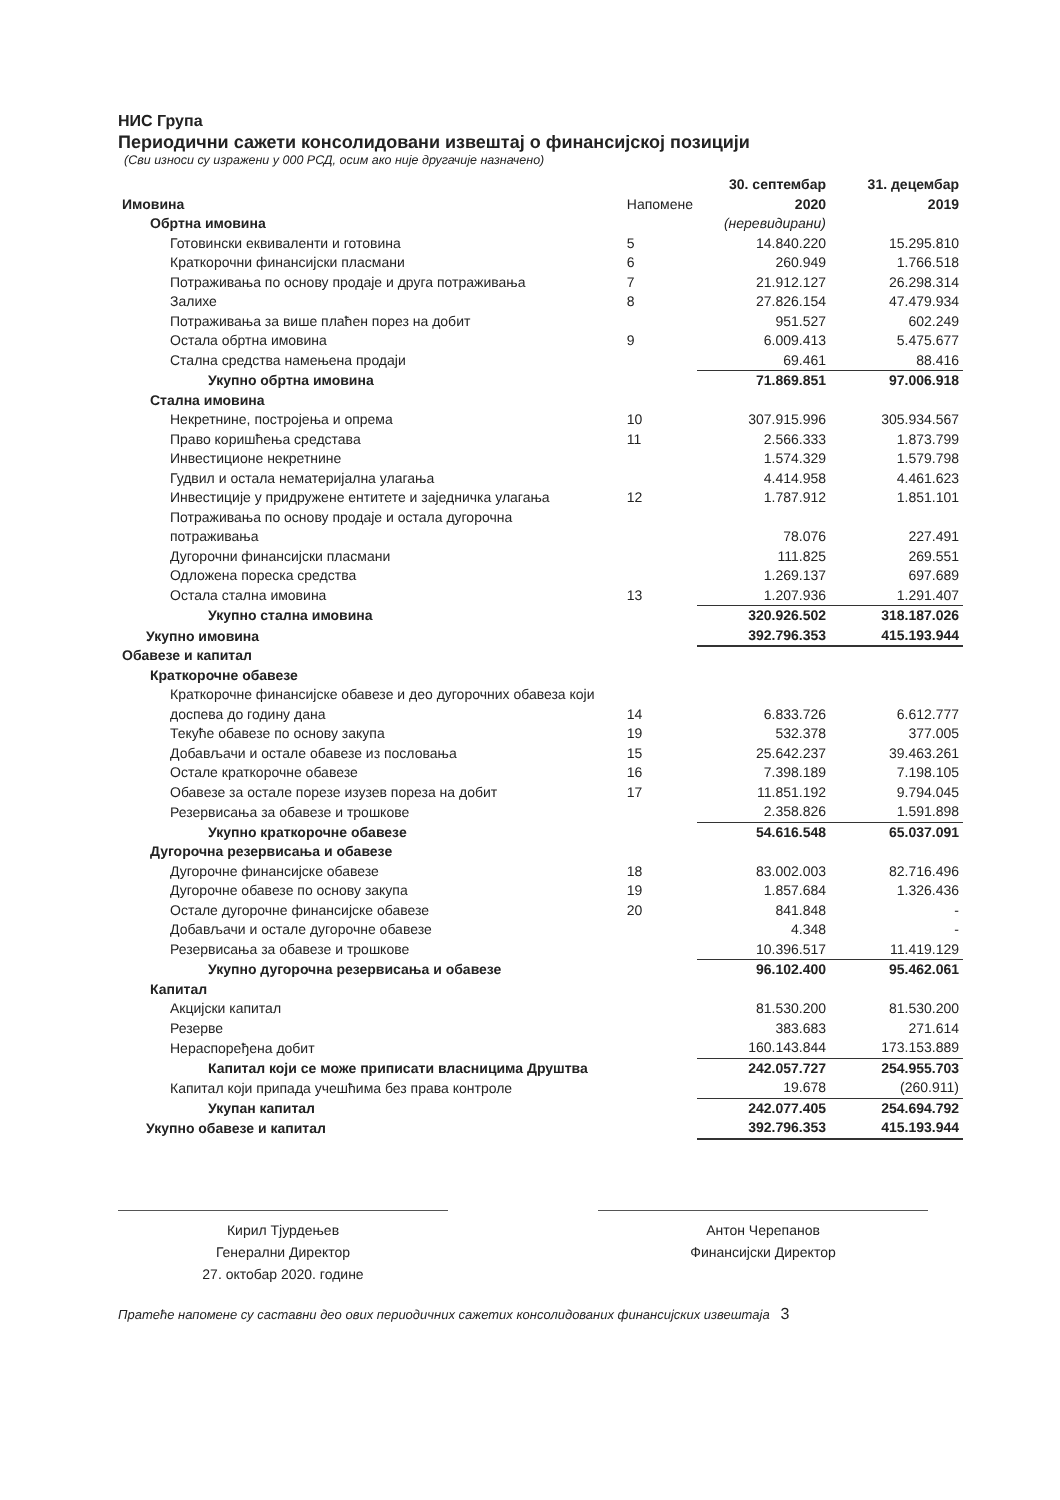НИС Група
Периодични сажети консолидовани извештај о финансијској позицији
(Сви износи су изражени у 000 РСД, осим ако није другачије назначено)
| Имовина | Напомене | 30. септембар 2020 | 31. децембар 2019 |
| --- | --- | --- | --- |
| Обртна имовина | | (неревидирани) | |
| Готовински еквиваленти и готовина | 5 | 14.840.220 | 15.295.810 |
| Краткорочни финансијски пласмани | 6 | 260.949 | 1.766.518 |
| Потраживања по основу продаје и друга потраживања | 7 | 21.912.127 | 26.298.314 |
| Залихе | 8 | 27.826.154 | 47.479.934 |
| Потраживања за више плаћен порез на добит | | 951.527 | 602.249 |
| Остала обртна имовина | 9 | 6.009.413 | 5.475.677 |
| Стална средства намењена продаји | | 69.461 | 88.416 |
| Укупно обртна имовина | | 71.869.851 | 97.006.918 |
| Стална имовина | | | |
| Некретнине, постројења и опрема | 10 | 307.915.996 | 305.934.567 |
| Право коришћења средстава | 11 | 2.566.333 | 1.873.799 |
| Инвестиционе некретнине | | 1.574.329 | 1.579.798 |
| Гудвил и остала нематеријална улагања | | 4.414.958 | 4.461.623 |
| Инвестиције у придружене ентитете и заједничка улагања | 12 | 1.787.912 | 1.851.101 |
| Потраживања по основу продаје и остала дугорочна потраживања | | 78.076 | 227.491 |
| Дугорочни финансијски пласмани | | 111.825 | 269.551 |
| Одложена пореска средства | | 1.269.137 | 697.689 |
| Остала стална имовина | 13 | 1.207.936 | 1.291.407 |
| Укупно стална имовина | | 320.926.502 | 318.187.026 |
| Укупно имовина | | 392.796.353 | 415.193.944 |
| Обавезе и капитал | | | |
| Краткорочне обавезе | | | |
| Краткорочне финансијске обавезе и део дугорочних обавеза који доспева до годину дана | 14 | 6.833.726 | 6.612.777 |
| Текуће обавезе по основу закупа | 19 | 532.378 | 377.005 |
| Добављачи и остале обавезе из пословања | 15 | 25.642.237 | 39.463.261 |
| Остале краткорочне обавезе | 16 | 7.398.189 | 7.198.105 |
| Обавезе за остале порезе изузев пореза на добит | 17 | 11.851.192 | 9.794.045 |
| Резервисања за обавезе и трошкове | | 2.358.826 | 1.591.898 |
| Укупно краткорочне обавезе | | 54.616.548 | 65.037.091 |
| Дугорочна резервисања и обавезе | | | |
| Дугорочне финансијске обавезе | 18 | 83.002.003 | 82.716.496 |
| Дугорочне обавезе по основу закупа | 19 | 1.857.684 | 1.326.436 |
| Остале дугорочне финансијске обавезе | 20 | 841.848 | - |
| Добављачи и остале дугорочне обавезе | | 4.348 | - |
| Резервисања за обавезе и трошкове | | 10.396.517 | 11.419.129 |
| Укупно дугорочна резервисања и обавезе | | 96.102.400 | 95.462.061 |
| Капитал | | | |
| Акцијски капитал | | 81.530.200 | 81.530.200 |
| Резерве | | 383.683 | 271.614 |
| Нераспоређена добит | | 160.143.844 | 173.153.889 |
| Капитал који се може приписати власницима Друштва | | 242.057.727 | 254.955.703 |
| Капитал који припада учешћима без права контроле | | 19.678 | (260.911) |
| Укупан капитал | | 242.077.405 | 254.694.792 |
| Укупно обавезе и капитал | | 392.796.353 | 415.193.944 |
Кирил Тјурдењев
Генерални Директор
27. октобар 2020. године
Антон Черепанов
Финансијски Директор
Пратеће напомене су саставни део ових периодичних сажетих консолидованих финансијских извештаја 3